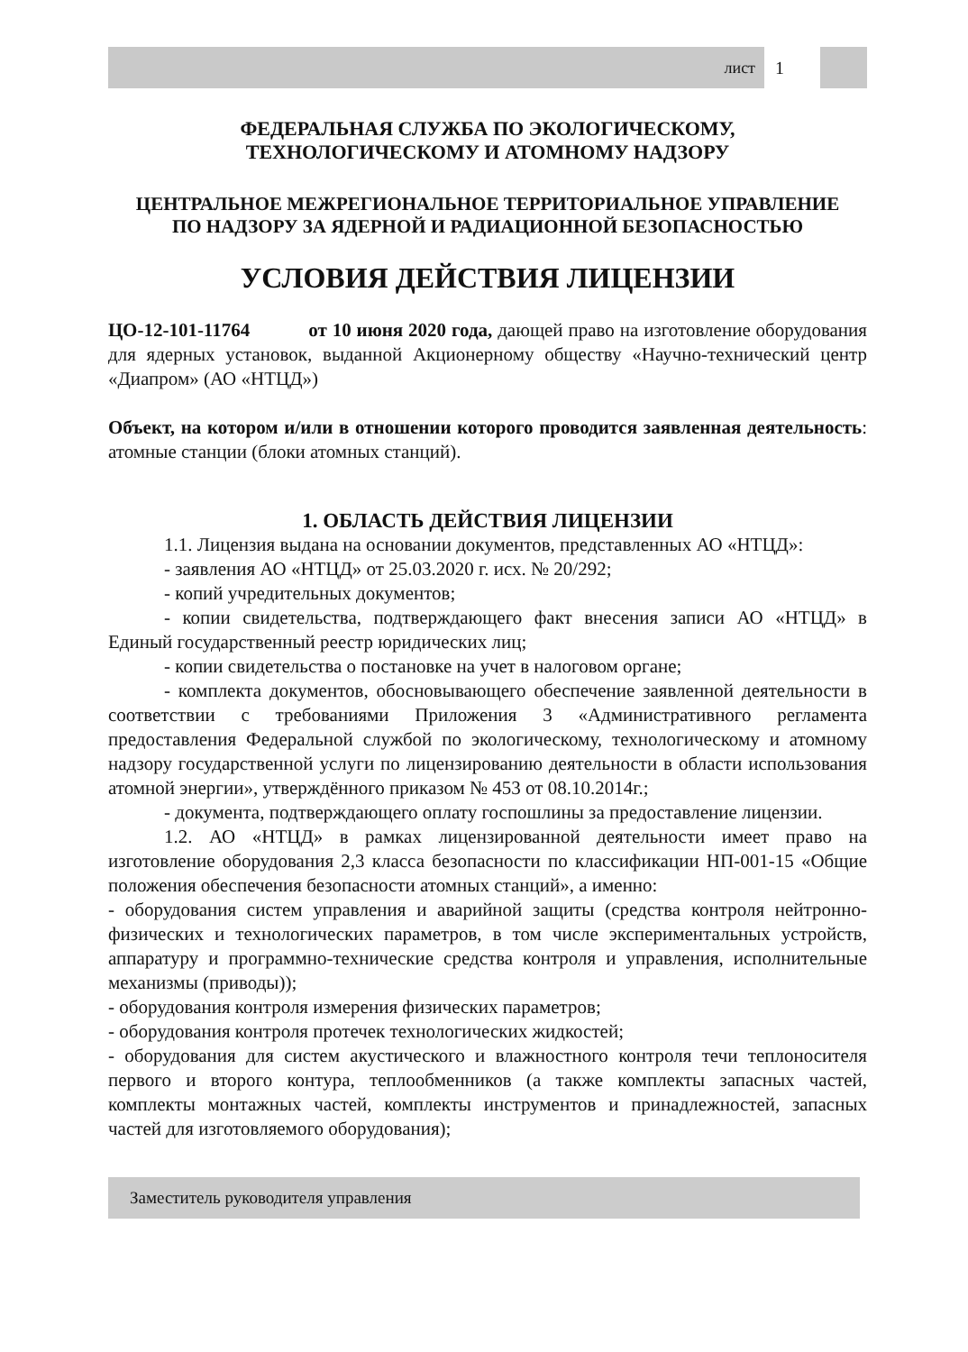лист 1
ФЕДЕРАЛЬНАЯ СЛУЖБА ПО ЭКОЛОГИЧЕСКОМУ,
ТЕХНОЛОГИЧЕСКОМУ И АТОМНОМУ НАДЗОРУ
ЦЕНТРАЛЬНОЕ МЕЖРЕГИОНАЛЬНОЕ ТЕРРИТОРИАЛЬНОЕ УПРАВЛЕНИЕ
ПО НАДЗОРУ ЗА ЯДЕРНОЙ И РАДИАЦИОННОЙ БЕЗОПАСНОСТЬЮ
УСЛОВИЯ ДЕЙСТВИЯ ЛИЦЕНЗИИ
ЦО-12-101-11764 от 10 июня 2020 года, дающей право на изготовление оборудования для ядерных установок, выданной Акционерному обществу «Научно-технический центр «Диапром» (АО «НТЦД»)
Объект, на котором и/или в отношении которого проводится заявленная деятельность: атомные станции (блоки атомных станций).
1. ОБЛАСТЬ ДЕЙСТВИЯ ЛИЦЕНЗИИ
1.1. Лицензия выдана на основании документов, представленных АО «НТЦД»:
- заявления АО «НТЦД» от 25.03.2020 г. исх. № 20/292;
- копий учредительных документов;
- копии свидетельства, подтверждающего факт внесения записи АО «НТЦД» в Единый государственный реестр юридических лиц;
- копии свидетельства о постановке на учет в налоговом органе;
- комплекта документов, обосновывающего обеспечение заявленной деятельности в соответствии с требованиями Приложения 3 «Административного регламента предоставления Федеральной службой по экологическому, технологическому и атомному надзору государственной услуги по лицензированию деятельности в области использования атомной энергии», утверждённого приказом № 453 от 08.10.2014г.;
- документа, подтверждающего оплату госпошлины за предоставление лицензии.
1.2. АО «НТЦД» в рамках лицензированной деятельности имеет право на изготовление оборудования 2,3 класса безопасности по классификации НП-001-15 «Общие положения обеспечения безопасности атомных станций», а именно:
- оборудования систем управления и аварийной защиты (средства контроля нейтронно-физических и технологических параметров, в том числе экспериментальных устройств, аппаратуру и программно-технические средства контроля и управления, исполнительные механизмы (приводы));
- оборудования контроля измерения физических параметров;
- оборудования контроля протечек технологических жидкостей;
- оборудования для систем акустического и влажностного контроля течи теплоносителя первого и второго контура, теплообменников (а также комплекты запасных частей, комплекты монтажных частей, комплекты инструментов и принадлежностей, запасных частей для изготовляемого оборудования);
Заместитель руководителя управления